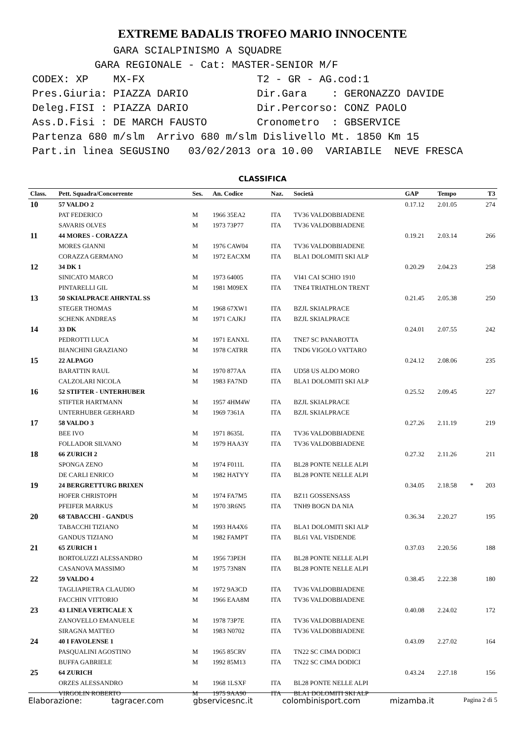EXTREME BADALIS TROFEO MARIO INNOCENTE
GARA SCIALPINISMO A SQUADRE GARA REGIONALE - Cat: MASTER-SENIOR M/F CODEX: XP MX-FX T2 - GR - AG.cod:1 Pres.Giuria: PIAZZA DARIO Dir.Gara : GERONAZZO DAVIDE Deleg.FISI : PIAZZA DARIO Dir.Percorso: CONZ PAOLO Ass.D.Fisi : DE MARCH FAUSTO Cronometro : GBSERVICE Partenza 680 m/slm Arrivo 680 m/slm Dislivello Mt. 1850 Km 15 Part.in linea SEGUSINO 03/02/2013 ora 10.00 VARIABILE NEVE FRESCA
CLASSIFICA
| Class. | Pett. Squadra/Concorrente | Ses. | An. Codice | Naz. | Società | GAP | Tempo | | T3 |
| --- | --- | --- | --- | --- | --- | --- | --- | --- | --- |
| 10 | 57 VALDO 2 | | | | | 0.17.12 | 2.01.05 | | 274 |
| | PAT FEDERICO | M | 1966 35EA2 | ITA | TV36 VALDOBBIADENE | | | | |
| | SAVARIS OLVES | M | 1973 73P77 | ITA | TV36 VALDOBBIADENE | | | | |
| 11 | 44 MORES - CORAZZA | | | | | 0.19.21 | 2.03.14 | | 266 |
| | MORES GIANNI | M | 1976 CAW04 | ITA | TV36 VALDOBBIADENE | | | | |
| | CORAZZA GERMANO | M | 1972 EACXM | ITA | BLA1 DOLOMITI SKI ALP | | | | |
| 12 | 34 DK 1 | | | | | 0.20.29 | 2.04.23 | | 258 |
| | SINICATO MARCO | M | 1973 64005 | ITA | VI41 CAI SCHIO 1910 | | | | |
| | PINTARELLI GIL | M | 1981 M09EX | ITA | TNE4 TRIATHLON TRENT | | | | |
| 13 | 50 SKIALPRACE AHRNTAL SS | | | | | 0.21.45 | 2.05.38 | | 250 |
| | STEGER THOMAS | M | 1968 67XW1 | ITA | BZJL SKIALPRACE | | | | |
| | SCHENK ANDREAS | M | 1971 CAJKJ | ITA | BZJL SKIALPRACE | | | | |
| 14 | 33 DK | | | | | 0.24.01 | 2.07.55 | | 242 |
| | PEDROTTI LUCA | M | 1971 EANXL | ITA | TNE7 SC PANAROTTA | | | | |
| | BIANCHINI GRAZIANO | M | 1978 CATRR | ITA | TND6 VIGOLO VATTARO | | | | |
| 15 | 22 ALPAGO | | | | | 0.24.12 | 2.08.06 | | 235 |
| | BARATTIN RAUL | M | 1970 877AA | ITA | UD58 US ALDO MORO | | | | |
| | CALZOLARI NICOLA | M | 1983 FA7ND | ITA | BLA1 DOLOMITI SKI ALP | | | | |
| 16 | 52 STIFTER - UNTERHUBER | | | | | 0.25.52 | 2.09.45 | | 227 |
| | STIFTER HARTMANN | M | 1957 4HM4W | ITA | BZJL SKIALPRACE | | | | |
| | UNTERHUBER GERHARD | M | 1969 7361A | ITA | BZJL SKIALPRACE | | | | |
| 17 | 58 VALDO 3 | | | | | 0.27.26 | 2.11.19 | | 219 |
| | BEE IVO | M | 1971 8635L | ITA | TV36 VALDOBBIADENE | | | | |
| | FOLLADOR SILVANO | M | 1979 HAA3Y | ITA | TV36 VALDOBBIADENE | | | | |
| 18 | 66 ZURICH 2 | | | | | 0.27.32 | 2.11.26 | | 211 |
| | SPONGA ZENO | M | 1974 F011L | ITA | BL28 PONTE NELLE ALPI | | | | |
| | DE CARLI ENRICO | M | 1982 HATYY | ITA | BL28 PONTE NELLE ALPI | | | | |
| 19 | 24 BERGRETTURG BRIXEN | | | | | 0.34.05 | 2.18.58 | * | 203 |
| | HOFER CHRISTOPH | M | 1974 FA7M5 | ITA | BZ11 GOSSENSASS | | | | |
| | PFEIFER MARKUS | M | 1970 3R6N5 | ITA | TNH9 BOGN DA NIA | | | | |
| 20 | 68 TABACCHI - GANDUS | | | | | 0.36.34 | 2.20.27 | | 195 |
| | TABACCHI TIZIANO | M | 1993 HA4X6 | ITA | BLA1 DOLOMITI SKI ALP | | | | |
| | GANDUS TIZIANO | M | 1982 FAMPT | ITA | BL61 VAL VISDENDE | | | | |
| 21 | 65 ZURICH 1 | | | | | 0.37.03 | 2.20.56 | | 188 |
| | BORTOLUZZI ALESSANDRO | M | 1956 73PEH | ITA | BL28 PONTE NELLE ALPI | | | | |
| | CASANOVA MASSIMO | M | 1975 73N8N | ITA | BL28 PONTE NELLE ALPI | | | | |
| 22 | 59 VALDO 4 | | | | | 0.38.45 | 2.22.38 | | 180 |
| | TAGLIAPIETRA CLAUDIO | M | 1972 9A3CD | ITA | TV36 VALDOBBIADENE | | | | |
| | FACCHIN VITTORIO | M | 1966 EAA8M | ITA | TV36 VALDOBBIADENE | | | | |
| 23 | 43 LINEA VERTICALE X | | | | | 0.40.08 | 2.24.02 | | 172 |
| | ZANOVELLO EMANUELE | M | 1978 73P7E | ITA | TV36 VALDOBBIADENE | | | | |
| | SIRAGNA MATTEO | M | 1983 N0702 | ITA | TV36 VALDOBBIADENE | | | | |
| 24 | 40 I FAVOLENSE 1 | | | | | 0.43.09 | 2.27.02 | | 164 |
| | PASQUALINI AGOSTINO | M | 1965 85CRV | ITA | TN22 SC CIMA DODICI | | | | |
| | BUFFA GABRIELE | M | 1992 85M13 | ITA | TN22 SC CIMA DODICI | | | | |
| 25 | 64 ZURICH | | | | | 0.43.24 | 2.27.18 | | 156 |
| | ORZES ALESSANDRO | M | 1968 1LSXF | ITA | BL28 PONTE NELLE ALPI | | | | |
| | VIRGOLIN ROBERTO | M | 1975 9AA90 | ITA | BLA1 DOLOMITI SKI ALP | | | | |
Elaborazione: tagracer.com gbservicesnc.it colombinisport.com mizamba.it Pagina 2 di 5